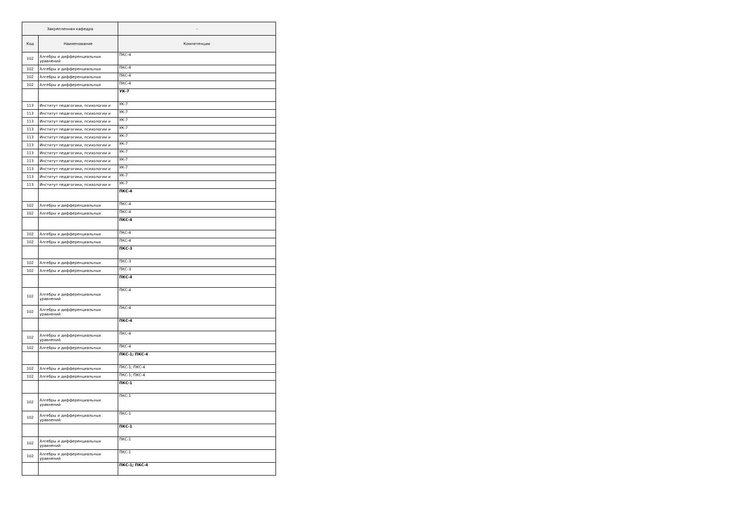| Закрепленная кафедра | | - |
| --- | --- | --- |
| Код | Наименование | Компетенции |
| 102 | Алгебры и дифференциальных уравнений | ПКС-4 |
| 102 | Алгебры и дифференциальных | ПКС-4 |
| 102 | Алгебры и дифференциальных | ПКС-4 |
| 102 | Алгебры и дифференциальных | ПКС-4 |
| | | УК-7 |
| 113 | Институт педагогики, психологии и | УК-7 |
| 113 | Институт педагогики, психологии и | УК-7 |
| 113 | Институт педагогики, психологии и | УК-7 |
| 113 | Институт педагогики, психологии и | УК-7 |
| 113 | Институт педагогики, психологии и | УК-7 |
| 113 | Институт педагогики, психологии и | УК-7 |
| 113 | Институт педагогики, психологии и | УК-7 |
| 113 | Институт педагогики, психологии и | УК-7 |
| 113 | Институт педагогики, психологии и | УК-7 |
| 113 | Институт педагогики, психологии и | УК-7 |
| 113 | Институт педагогики, психологии и | УК-7 |
| | | ПКС-4 |
| 102 | Алгебры и дифференциальных | ПКС-4 |
| 102 | Алгебры и дифференциальных | ПКС-4 |
| | | ПКС-4 |
| 102 | Алгебры и дифференциальных | ПКС-4 |
| 102 | Алгебры и дифференциальных | ПКС-4 |
| | | ПКС-3 |
| 102 | Алгебры и дифференциальных | ПКС-3 |
| 102 | Алгебры и дифференциальных | ПКС-3 |
| | | ПКС-4 |
| 102 | Алгебры и дифференциальных уравнений | ПКС-4 |
| 102 | Алгебры и дифференциальных уравнений | ПКС-4 |
| | | ПКС-4 |
| 102 | Алгебры и дифференциальных уравнений | ПКС-4 |
| 102 | Алгебры и дифференциальных | ПКС-4 |
| | | ПКС-1; ПКС-4 |
| 102 | Алгебры и дифференциальных | ПКС-1; ПКС-4 |
| 102 | Алгебры и дифференциальных | ПКС-1; ПКС-4 |
| | | ПКС-1 |
| 102 | Алгебры и дифференциальных уравнений | ПКС-1 |
| 102 | Алгебры и дифференциальных уравнений | ПКС-1 |
| | | ПКС-1 |
| 102 | Алгебры и дифференциальных уравнений | ПКС-1 |
| 102 | Алгебры и дифференциальных уравнений | ПКС-1 |
| | | ПКС-1; ПКС-4 |